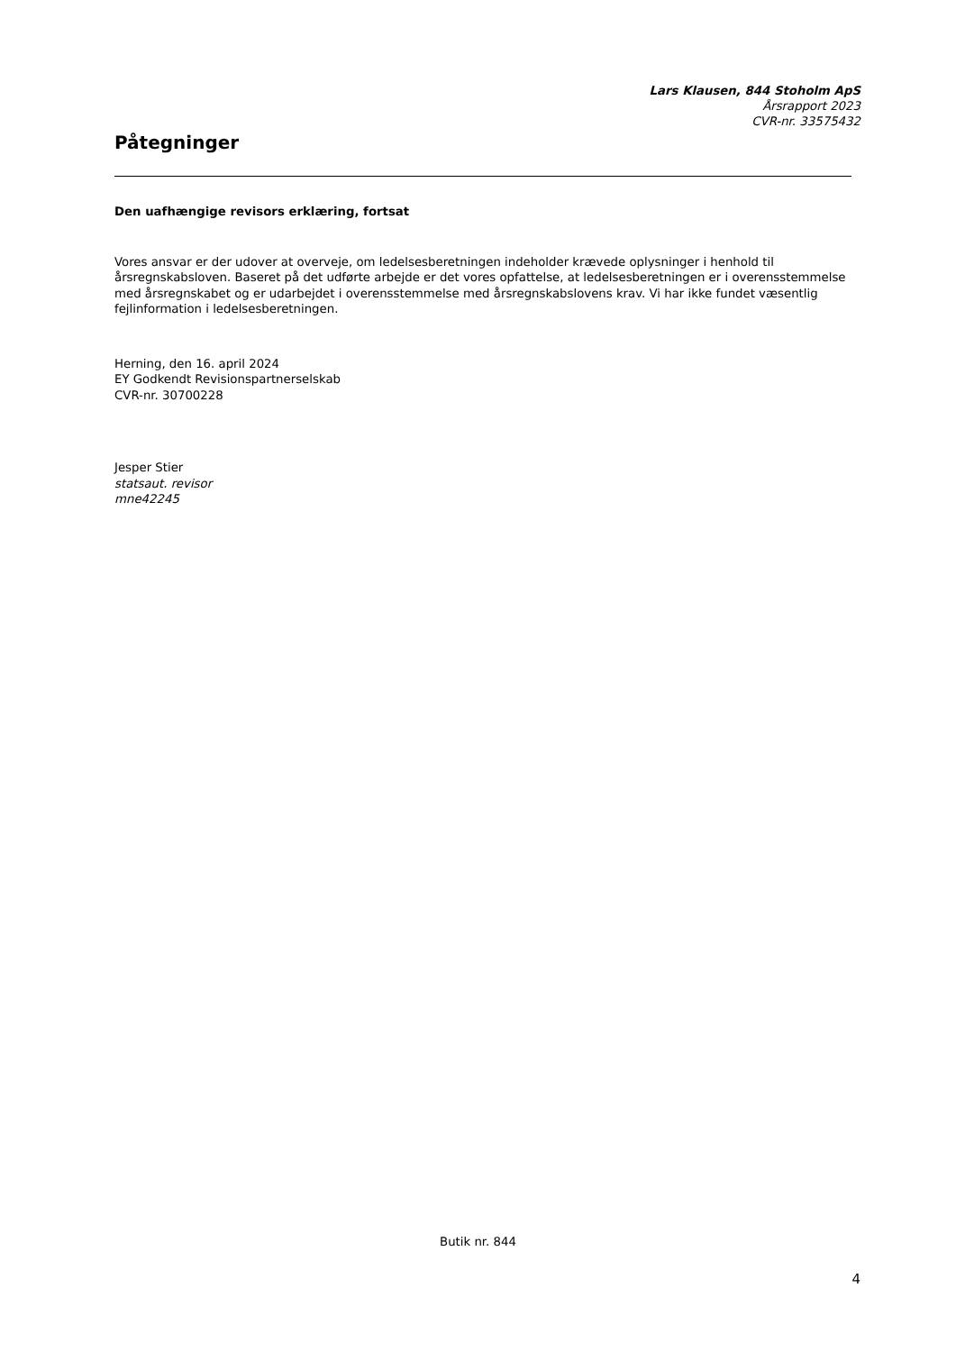Lars Klausen, 844 Stoholm ApS
Årsrapport 2023
CVR-nr. 33575432
Påtegninger
Den uafhængige revisors erklæring, fortsat
Vores ansvar er der udover at overveje, om ledelsesberetningen indeholder krævede oplysninger i henhold til årsregnskabsloven. Baseret på det udførte arbejde er det vores opfattelse, at ledelsesberetningen er i overensstemmelse med årsregnskabet og er udarbejdet i overensstemmelse med årsregnskabslovens krav. Vi har ikke fundet væsentlig fejlinformation i ledelsesberetningen.
Herning, den 16. april 2024
EY Godkendt Revisionspartnerselskab
CVR-nr. 30700228
Jesper Stier
statsaut. revisor
mne42245
Butik nr. 844
4